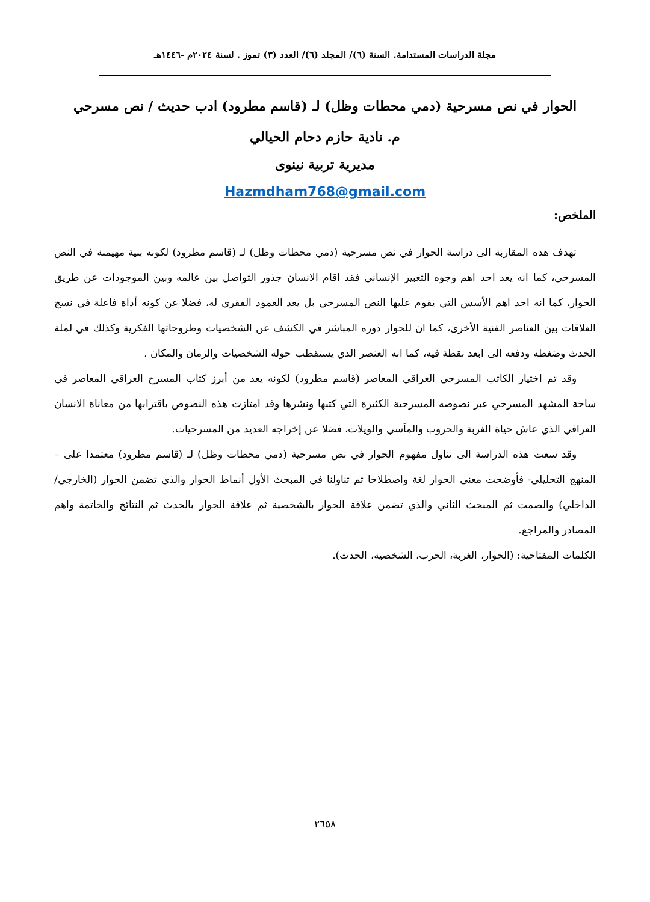مجلة الدراسات المستدامة. السنة (٦)/ المجلد (٦)/ العدد (٣) تموز . لسنة ٢٠٢٤م -١٤٤٦هـ
الحوار في نص مسرحية (دمي محطات وظل) لـ (قاسم مطرود) ادب حديث / نص مسرحي
م. نادية حازم دحام الحيالي
مديرية تربية نينوى
Hazmdham768@gmail.com
الملخص:
تهدف هذه المقاربة الى دراسة الحوار في نص مسرحية (دمي محطات وظل) لـ (قاسم مطرود) لكونه بنية مهيمنة في النص المسرحي، كما انه يعد احد اهم وجوه التعبير الإنساني فقد اقام الانسان جذور التواصل بين عالمه وبين الموجودات عن طريق الحوار، كما انه احد اهم الأسس التي يقوم عليها النص المسرحي بل يعد العمود الفقري له، فضلا عن كونه أداة فاعلة في نسج العلاقات بين العناصر الفنية الأخرى، كما ان للحوار دوره المباشر في الكشف عن الشخصيات وطروحاتها الفكرية وكذلك في لملة الحدث وضغطه ودفعه الى ابعد نقطة فيه، كما انه العنصر الذي يستقطب حوله الشخصيات والزمان والمكان .
وقد تم اختيار الكاتب المسرحي العراقي المعاصر (قاسم مطرود) لكونه يعد من أبرز كتاب المسرح العراقي المعاصر في ساحة المشهد المسرحي عبر نصوصه المسرحية الكثيرة التي كتبها ونشرها وقد امتازت هذه النصوص باقترابها من معاناة الانسان العراقي الذي عاش حياة الغربة والحروب والمآسي والويلات، فضلا عن إخراجه العديد من المسرحيات.
وقد سعت هذه الدراسة الى تناول مفهوم الحوار في نص مسرحية (دمي محطات وظل) لـ (قاسم مطرود) معتمدا على – المنهج التحليلي- فأوضحت معنى الحوار لغة واصطلاحا ثم تناولنا في المبحث الأول أنماط الحوار والذي تضمن الحوار (الخارجي/ الداخلي) والصمت ثم المبحث الثاني والذي تضمن علاقة الحوار بالشخصية ثم علاقة الحوار بالحدث ثم النتائج والخاتمة واهم المصادر والمراجع.
الكلمات المفتاحية: (الحوار، الغربة، الحرب، الشخصية، الحدث).
٢٦٥٨